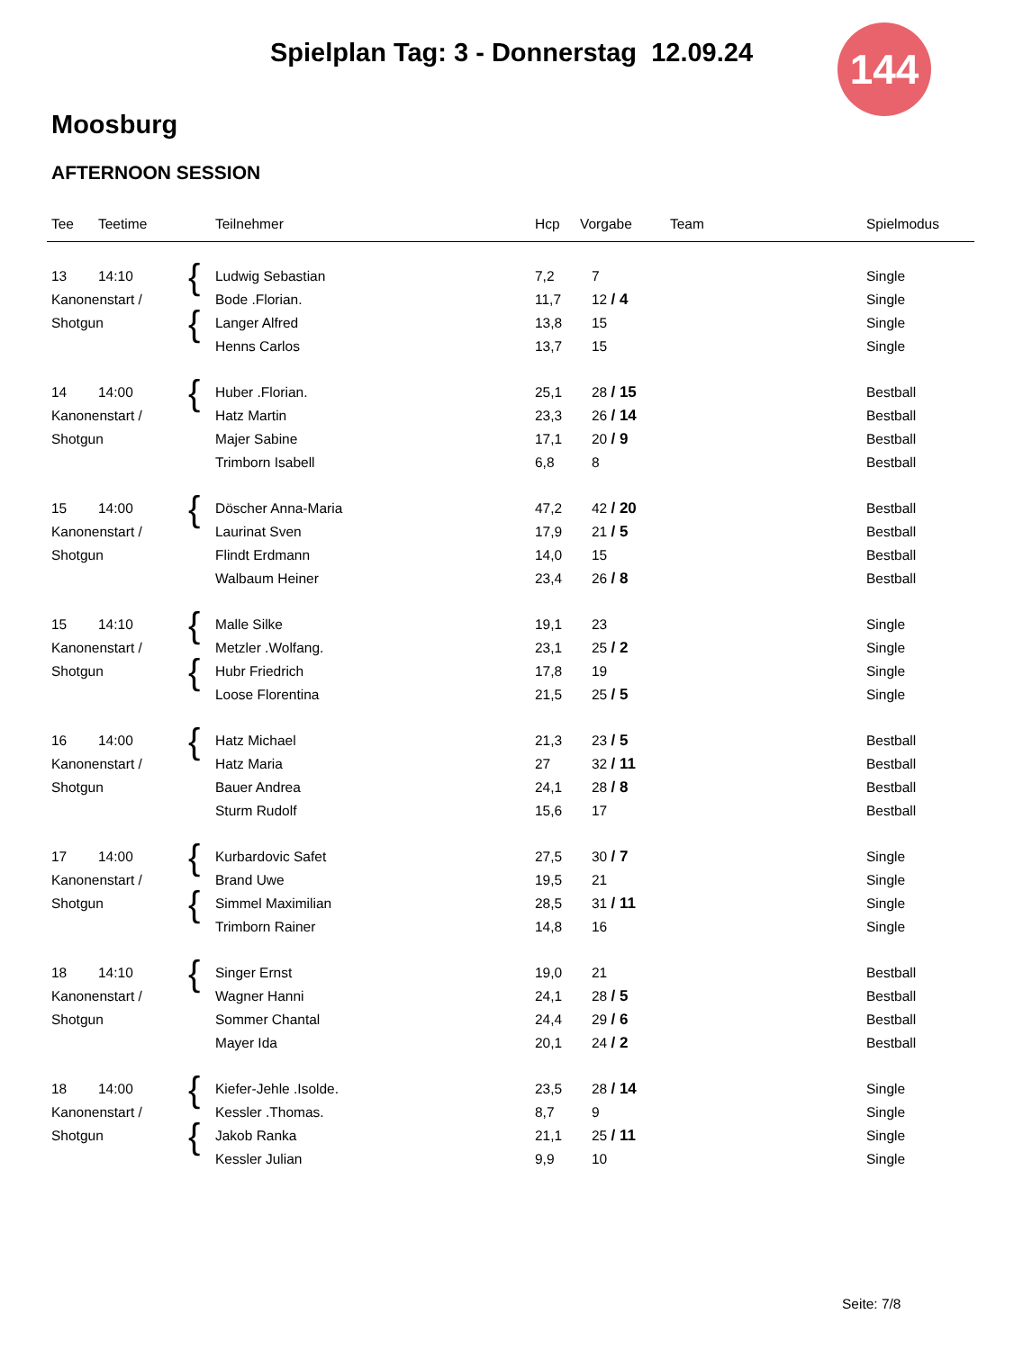Spielplan Tag: 3 - Donnerstag 12.09.24 144
Moosburg
AFTERNOON SESSION
| Tee | Teetime | | Teilnehmer | Hcp | Vorgabe | Team | Spielmodus |
| --- | --- | --- | --- | --- | --- | --- | --- |
| 13 | 14:10 | { | Ludwig Sebastian | 7,2 | 7 | | Single |
| Kanonenstart / | | | Bode .Florian. | 11,7 | 12 / 4 | | Single |
| Shotgun | | { | Langer Alfred | 13,8 | 15 | | Single |
| | | | Henns Carlos | 13,7 | 15 | | Single |
| 14 | 14:00 | { | Huber .Florian. | 25,1 | 28 / 15 | | Bestball |
| Kanonenstart / | | | Hatz Martin | 23,3 | 26 / 14 | | Bestball |
| Shotgun | | | Majer Sabine | 17,1 | 20 / 9 | | Bestball |
| | | | Trimborn Isabell | 6,8 | 8 | | Bestball |
| 15 | 14:00 | { | Döscher Anna-Maria | 47,2 | 42 / 20 | | Bestball |
| Kanonenstart / | | | Laurinat Sven | 17,9 | 21 / 5 | | Bestball |
| Shotgun | | | Flindt Erdmann | 14,0 | 15 | | Bestball |
| | | | Walbaum Heiner | 23,4 | 26 / 8 | | Bestball |
| 15 | 14:10 | { | Malle Silke | 19,1 | 23 | | Single |
| Kanonenstart / | | | Metzler .Wolfang. | 23,1 | 25 / 2 | | Single |
| Shotgun | | { | Hubr Friedrich | 17,8 | 19 | | Single |
| | | | Loose Florentina | 21,5 | 25 / 5 | | Single |
| 16 | 14:00 | { | Hatz Michael | 21,3 | 23 / 5 | | Bestball |
| Kanonenstart / | | | Hatz Maria | 27 | 32 / 11 | | Bestball |
| Shotgun | | | Bauer Andrea | 24,1 | 28 / 8 | | Bestball |
| | | | Sturm Rudolf | 15,6 | 17 | | Bestball |
| 17 | 14:00 | { | Kurbardovic Safet | 27,5 | 30 / 7 | | Single |
| Kanonenstart / | | | Brand Uwe | 19,5 | 21 | | Single |
| Shotgun | | { | Simmel Maximilian | 28,5 | 31 / 11 | | Single |
| | | | Trimborn Rainer | 14,8 | 16 | | Single |
| 18 | 14:10 | { | Singer Ernst | 19,0 | 21 | | Bestball |
| Kanonenstart / | | | Wagner Hanni | 24,1 | 28 / 5 | | Bestball |
| Shotgun | | | Sommer Chantal | 24,4 | 29 / 6 | | Bestball |
| | | | Mayer Ida | 20,1 | 24 / 2 | | Bestball |
| 18 | 14:00 | { | Kiefer-Jehle .Isolde. | 23,5 | 28 / 14 | | Single |
| Kanonenstart / | | | Kessler .Thomas. | 8,7 | 9 | | Single |
| Shotgun | | { | Jakob Ranka | 21,1 | 25 / 11 | | Single |
| | | | Kessler Julian | 9,9 | 10 | | Single |
Seite: 7/8